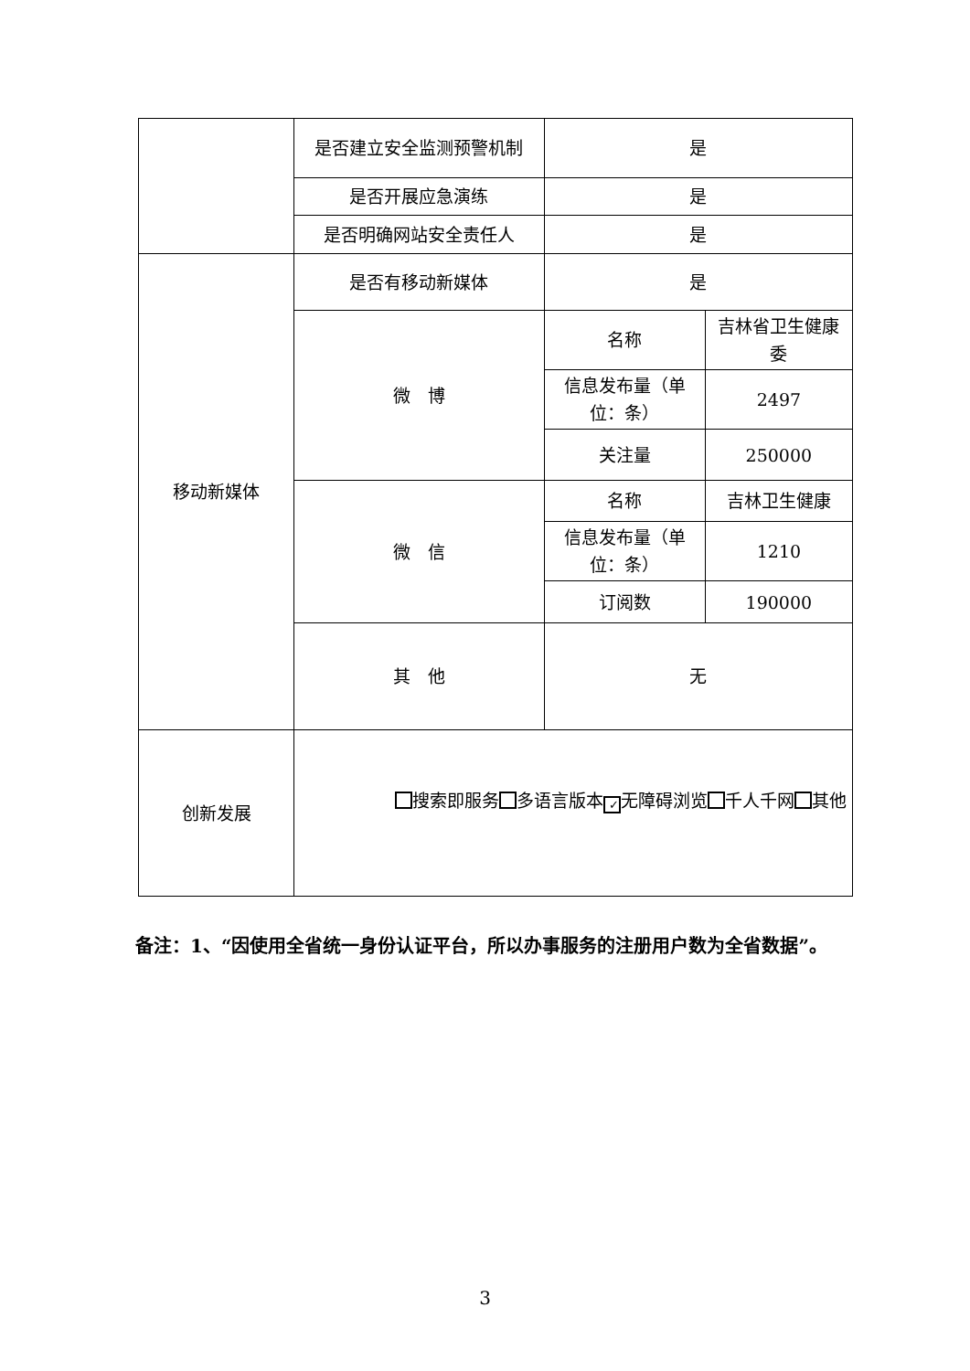| | 是否建立安全监测预警机制 | 是 | |
| | 是否开展应急演练 | 是 | |
| | 是否明确网站安全责任人 | 是 | |
| 移动新媒体 | 是否有移动新媒体 | 是 | |
| | 微 博 | 名称 | 吉林省卫生健康委 |
| | | 信息发布量（单位：条） | 2497 |
| | | 关注量 | 250000 |
| | 微 信 | 名称 | 吉林卫生健康 |
| | | 信息发布量（单位：条） | 1210 |
| | | 订阅数 | 190000 |
| | 其 他 | 无 | |
| 创新发展 | 搜索即服务 多语言版本 ✓ 无障碍浏览 千人千网 其他 | | |
备注：1、“因使用全省统一身份认证平台，所以办事服务的注册用户数为全省数据”。
3